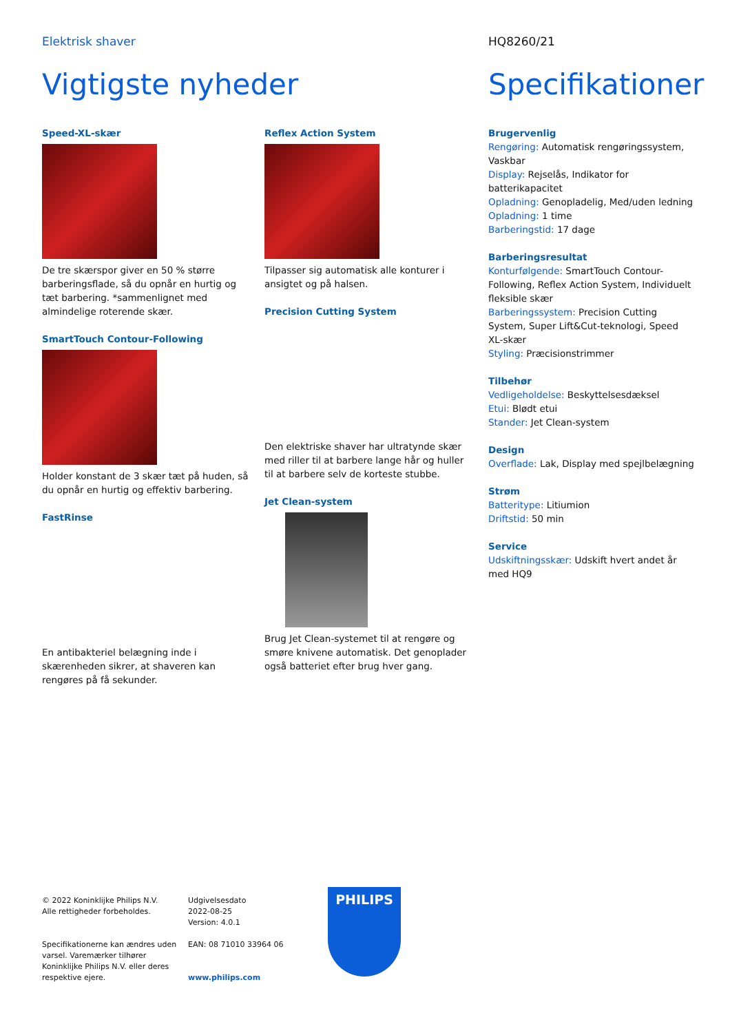Elektrisk shaver HQ8260/21
Vigtigste nyheder Specifikationer
Speed-XL-skær
De tre skærspor giver en 50 % større barberingsflade, så du opnår en hurtig og tæt barbering. *sammenlignet med almindelige roterende skær.
SmartTouch Contour-Following
Holder konstant de 3 skær tæt på huden, så du opnår en hurtig og effektiv barbering.
FastRinse
En antibakteriel belægning inde i skærenheden sikrer, at shaveren kan rengøres på få sekunder.
Reflex Action System
Tilpasser sig automatisk alle konturer i ansigtet og på halsen.
Precision Cutting System
Den elektriske shaver har ultratynde skær med riller til at barbere lange hår og huller til at barbere selv de korteste stubbe.
Jet Clean-system
Brug Jet Clean-systemet til at rengøre og smøre knivene automatisk. Det genoplader også batteriet efter brug hver gang.
Brugervenlig
Rengøring: Automatisk rengøringssystem, Vaskbar
Display: Rejselås, Indikator for batterikapacitet
Opladning: Genopladelig, Med/uden ledning
Opladning: 1 time
Barberingstid: 17 dage
Barberingsresultat
Konturfølgende: SmartTouch Contour-Following, Reflex Action System, Individuelt fleksible skær
Barberingssystem: Precision Cutting System, Super Lift&Cut-teknologi, Speed XL-skær
Styling: Præcisionstrimmer
Tilbehør
Vedligeholdelse: Beskyttelsesdæksel
Etui: Blødt etui
Stander: Jet Clean-system
Design
Overflade: Lak, Display med spejlbelægning
Strøm
Batteritype: Litiumion
Driftstid: 50 min
Service
Udskiftningsskær: Udskift hvert andet år med HQ9
© 2022 Koninklijke Philips N.V.
Alle rettigheder forbeholdes.
Specifikationerne kan ændres uden varsel. Varemærker tilhører Koninklijke Philips N.V. eller deres respektive ejere.
Udgivelsesdato
2022-08-25
Version: 4.0.1
EAN: 08 71010 33964 06
www.philips.com
PHILIPS